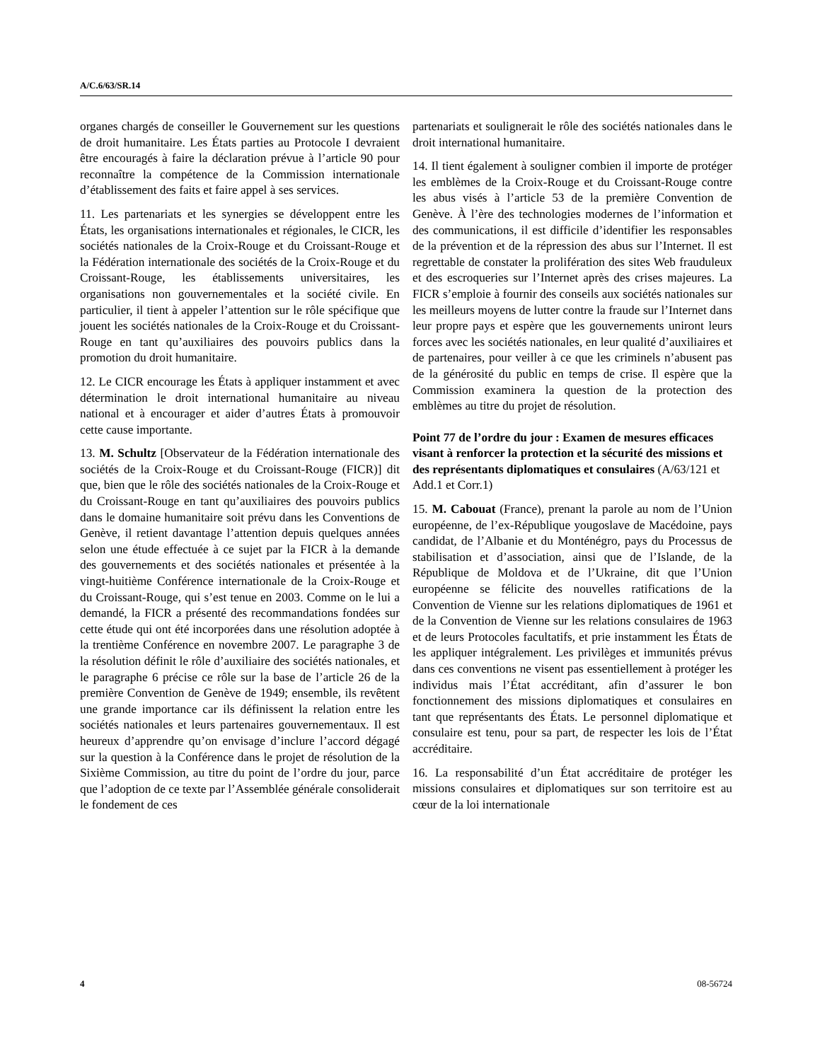A/C.6/63/SR.14
organes chargés de conseiller le Gouvernement sur les questions de droit humanitaire. Les États parties au Protocole I devraient être encouragés à faire la déclaration prévue à l’article 90 pour reconnaître la compétence de la Commission internationale d’établissement des faits et faire appel à ses services.
11. Les partenariats et les synergies se développent entre les États, les organisations internationales et régionales, le CICR, les sociétés nationales de la Croix-Rouge et du Croissant-Rouge et la Fédération internationale des sociétés de la Croix-Rouge et du Croissant-Rouge, les établissements universitaires, les organisations non gouvernementales et la société civile. En particulier, il tient à appeler l’attention sur le rôle spécifique que jouent les sociétés nationales de la Croix-Rouge et du Croissant-Rouge en tant qu’auxiliaires des pouvoirs publics dans la promotion du droit humanitaire.
12. Le CICR encourage les États à appliquer instamment et avec détermination le droit international humanitaire au niveau national et à encourager et aider d’autres États à promouvoir cette cause importante.
13. M. Schultz [Observateur de la Fédération internationale des sociétés de la Croix-Rouge et du Croissant-Rouge (FICR)] dit que, bien que le rôle des sociétés nationales de la Croix-Rouge et du Croissant-Rouge en tant qu’auxiliaires des pouvoirs publics dans le domaine humanitaire soit prévu dans les Conventions de Genève, il retient davantage l’attention depuis quelques années selon une étude effectuée à ce sujet par la FICR à la demande des gouvernements et des sociétés nationales et présentée à la vingt-huitième Conférence internationale de la Croix-Rouge et du Croissant-Rouge, qui s’est tenue en 2003. Comme on le lui a demandé, la FICR a présenté des recommandations fondées sur cette étude qui ont été incorporées dans une résolution adoptée à la trentième Conférence en novembre 2007. Le paragraphe 3 de la résolution définit le rôle d’auxiliaire des sociétés nationales, et le paragraphe 6 précise ce rôle sur la base de l’article 26 de la première Convention de Genève de 1949; ensemble, ils revêtent une grande importance car ils définissent la relation entre les sociétés nationales et leurs partenaires gouvernementaux. Il est heureux d’apprendre qu’on envisage d’inclure l’accord dégagé sur la question à la Conférence dans le projet de résolution de la Sixième Commission, au titre du point de l’ordre du jour, parce que l’adoption de ce texte par l’Assemblée générale consoliderait le fondement de ces
partenariats et soulignerait le rôle des sociétés nationales dans le droit international humanitaire.
14. Il tient également à souligner combien il importe de protéger les emblèmes de la Croix-Rouge et du Croissant-Rouge contre les abus visés à l’article 53 de la première Convention de Genève. À l’ère des technologies modernes de l’information et des communications, il est difficile d’identifier les responsables de la prévention et de la répression des abus sur l’Internet. Il est regrettable de constater la prolifération des sites Web frauduleux et des escroqueries sur l’Internet après des crises majeures. La FICR s’emploie à fournir des conseils aux sociétés nationales sur les meilleurs moyens de lutter contre la fraude sur l’Internet dans leur propre pays et espère que les gouvernements uniront leurs forces avec les sociétés nationales, en leur qualité d’auxiliaires et de partenaires, pour veiller à ce que les criminels n’abusent pas de la générosité du public en temps de crise. Il espère que la Commission examinera la question de la protection des emblèmes au titre du projet de résolution.
Point 77 de l’ordre du jour : Examen de mesures efficaces visant à renforcer la protection et la sécurité des missions et des représentants diplomatiques et consulaires (A/63/121 et Add.1 et Corr.1)
15. M. Cabouat (France), prenant la parole au nom de l’Union européenne, de l’ex-République yougoslave de Macédoine, pays candidat, de l’Albanie et du Monténégro, pays du Processus de stabilisation et d’association, ainsi que de l’Islande, de la République de Moldova et de l’Ukraine, dit que l’Union européenne se félicite des nouvelles ratifications de la Convention de Vienne sur les relations diplomatiques de 1961 et de la Convention de Vienne sur les relations consulaires de 1963 et de leurs Protocoles facultatifs, et prie instamment les États de les appliquer intégralement. Les privilèges et immunités prévus dans ces conventions ne visent pas essentiellement à protéger les individus mais l’État accréditant, afin d’assurer le bon fonctionnement des missions diplomatiques et consulaires en tant que représentants des États. Le personnel diplomatique et consulaire est tenu, pour sa part, de respecter les lois de l’État accréditaire.
16. La responsabilité d’un État accréditaire de protéger les missions consulaires et diplomatiques sur son territoire est au cœur de la loi internationale
4 08-56724